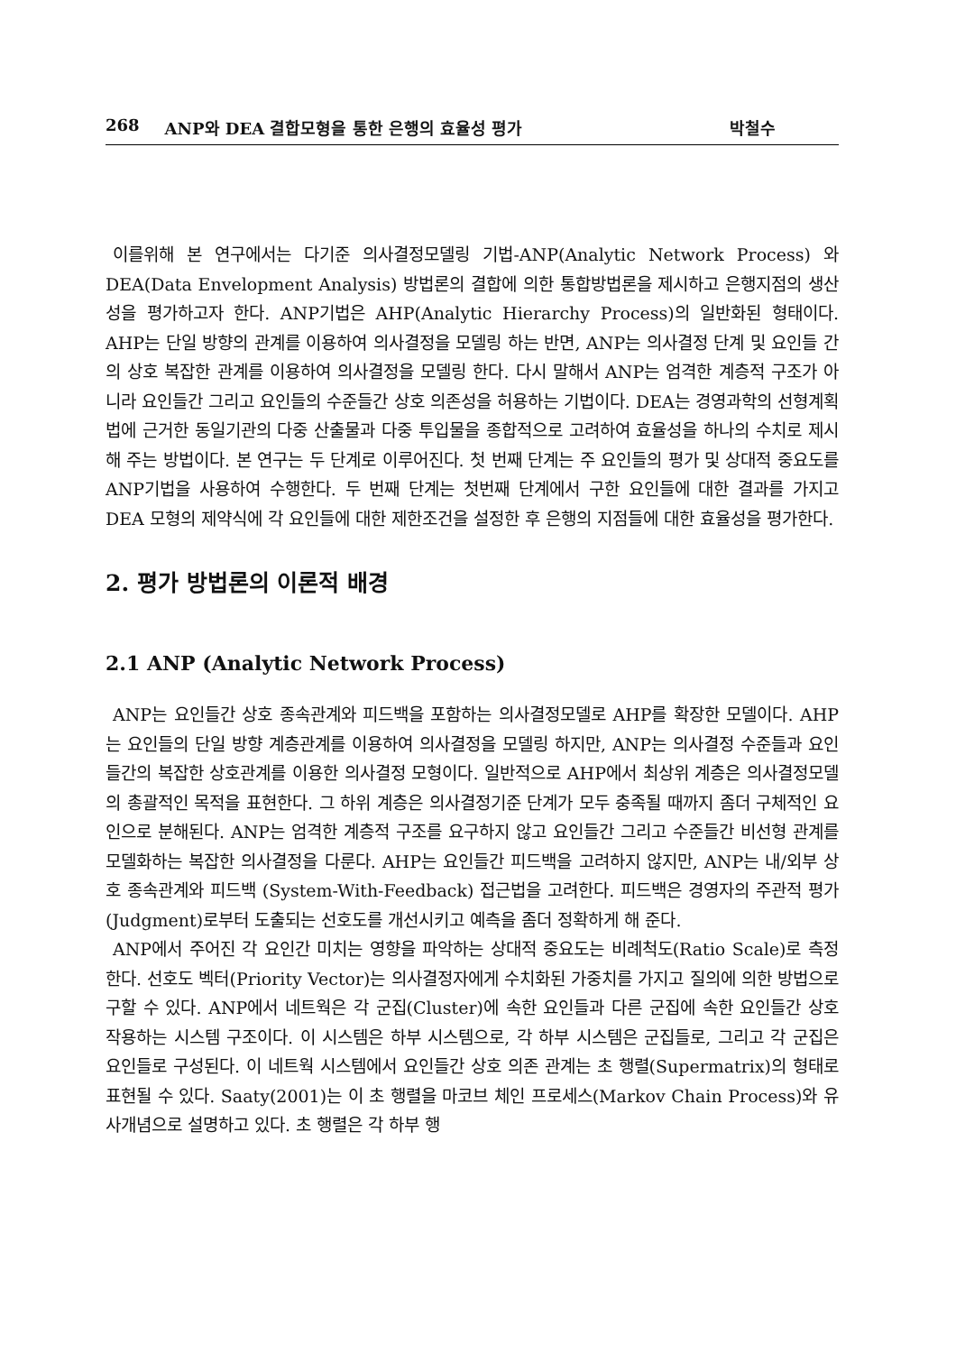268 ANP와 DEA 결합모형을 통한 은행의 효율성 평가 박철수
이를위해 본 연구에서는 다기준 의사결정모델링 기법-ANP(Analytic Network Process) 와 DEA(Data Envelopment Analysis) 방법론의 결합에 의한 통합방법론을 제시하고 은행지점의 생산성을 평가하고자 한다. ANP기법은 AHP(Analytic Hierarchy Process)의 일반화된 형태이다. AHP는 단일 방향의 관계를 이용하여 의사결정을 모델링 하는 반면, ANP는 의사결정 단계 및 요인들 간의 상호 복잡한 관계를 이용하여 의사결정을 모델링 한다. 다시 말해서 ANP는 엄격한 계층적 구조가 아니라 요인들간 그리고 요인들의 수준들간 상호 의존성을 허용하는 기법이다. DEA는 경영과학의 선형계획법에 근거한 동일기관의 다중 산출물과 다중 투입물을 종합적으로 고려하여 효율성을 하나의 수치로 제시해 주는 방법이다. 본 연구는 두 단계로 이루어진다. 첫 번째 단계는 주 요인들의 평가 및 상대적 중요도를 ANP기법을 사용하여 수행한다. 두 번째 단계는 첫번째 단계에서 구한 요인들에 대한 결과를 가지고 DEA 모형의 제약식에 각 요인들에 대한 제한조건을 설정한 후 은행의 지점들에 대한 효율성을 평가한다.
2. 평가 방법론의 이론적 배경
2.1 ANP (Analytic Network Process)
ANP는 요인들간 상호 종속관계와 피드백을 포함하는 의사결정모델로 AHP를 확장한 모델이다. AHP는 요인들의 단일 방향 계층관계를 이용하여 의사결정을 모델링 하지만, ANP는 의사결정 수준들과 요인들간의 복잡한 상호관계를 이용한 의사결정 모형이다. 일반적으로 AHP에서 최상위 계층은 의사결정모델의 총괄적인 목적을 표현한다. 그 하위 계층은 의사결정기준 단계가 모두 충족될 때까지 좀더 구체적인 요인으로 분해된다. ANP는 엄격한 계층적 구조를 요구하지 않고 요인들간 그리고 수준들간 비선형 관계를 모델화하는 복잡한 의사결정을 다룬다. AHP는 요인들간 피드백을 고려하지 않지만, ANP는 내/외부 상호 종속관계와 피드백 (System-With-Feedback) 접근법을 고려한다. 피드백은 경영자의 주관적 평가(Judgment)로부터 도출되는 선호도를 개선시키고 예측을 좀더 정확하게 해 준다.
ANP에서 주어진 각 요인간 미치는 영향을 파악하는 상대적 중요도는 비례척도(Ratio Scale)로 측정한다. 선호도 벡터(Priority Vector)는 의사결정자에게 수치화된 가중치를 가지고 질의에 의한 방법으로 구할 수 있다. ANP에서 네트웍은 각 군집(Cluster)에 속한 요인들과 다른 군집에 속한 요인들간 상호 작용하는 시스템 구조이다. 이 시스템은 하부 시스템으로, 각 하부 시스템은 군집들로, 그리고 각 군집은 요인들로 구성된다. 이 네트웍 시스템에서 요인들간 상호 의존 관계는 초 행렬(Supermatrix)의 형태로 표현될 수 있다. Saaty(2001)는 이 초 행렬을 마코브 체인 프로세스(Markov Chain Process)와 유사개념으로 설명하고 있다. 초 행렬은 각 하부 행